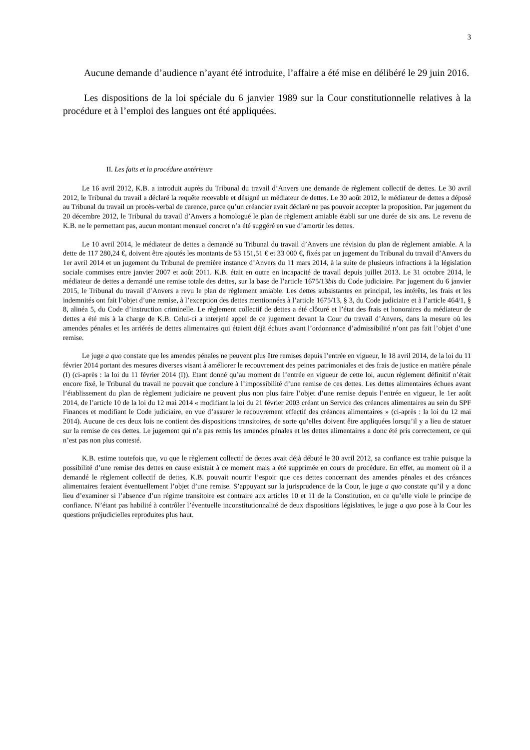3
Aucune demande d’audience n’ayant été introduite, l’affaire a été mise en délibéré le 29 juin 2016.
Les dispositions de la loi spéciale du 6 janvier 1989 sur la Cour constitutionnelle relatives à la procédure et à l’emploi des langues ont été appliquées.
II. Les faits et la procédure antérieure
Le 16 avril 2012, K.B. a introduit auprès du Tribunal du travail d’Anvers une demande de règlement collectif de dettes. Le 30 avril 2012, le Tribunal du travail a déclaré la requête recevable et désigné un médiateur de dettes. Le 30 août 2012, le médiateur de dettes a déposé au Tribunal du travail un procès-verbal de carence, parce qu’un créancier avait déclaré ne pas pouvoir accepter la proposition. Par jugement du 20 décembre 2012, le Tribunal du travail d’Anvers a homologué le plan de règlement amiable établi sur une durée de six ans. Le revenu de K.B. ne le permettant pas, aucun montant mensuel concret n’a été suggéré en vue d’amortir les dettes.
Le 10 avril 2014, le médiateur de dettes a demandé au Tribunal du travail d’Anvers une révision du plan de règlement amiable. A la dette de 117 280,24 €, doivent être ajoutés les montants de 53 151,51 € et 33 000 €, fixés par un jugement du Tribunal du travail d’Anvers du 1er avril 2014 et un jugement du Tribunal de première instance d’Anvers du 11 mars 2014, à la suite de plusieurs infractions à la législation sociale commises entre janvier 2007 et août 2011. K.B. était en outre en incapacité de travail depuis juillet 2013. Le 31 octobre 2014, le médiateur de dettes a demandé une remise totale des dettes, sur la base de l’article 1675/13bis du Code judiciaire. Par jugement du 6 janvier 2015, le Tribunal du travail d’Anvers a revu le plan de règlement amiable. Les dettes subsistantes en principal, les intérêts, les frais et les indemnités ont fait l’objet d’une remise, à l’exception des dettes mentionnées à l’article 1675/13, § 3, du Code judiciaire et à l’article 464/1, § 8, alinéa 5, du Code d’instruction criminelle. Le règlement collectif de dettes a été clôturé et l’état des frais et honoraires du médiateur de dettes a été mis à la charge de K.B. Celui-ci a interjeté appel de ce jugement devant la Cour du travail d’Anvers, dans la mesure où les amendes pénales et les arriérés de dettes alimentaires qui étaient déjà échues avant l’ordonnance d’admissibilité n’ont pas fait l’objet d’une remise.
Le juge a quo constate que les amendes pénales ne peuvent plus être remises depuis l’entrée en vigueur, le 18 avril 2014, de la loi du 11 février 2014 portant des mesures diverses visant à améliorer le recouvrement des peines patrimoniales et des frais de justice en matière pénale (I) (ci-après : la loi du 11 février 2014 (I)). Etant donné qu’au moment de l’entrée en vigueur de cette loi, aucun règlement définitif n’était encore fixé, le Tribunal du travail ne pouvait que conclure à l’impossibilité d’une remise de ces dettes. Les dettes alimentaires échues avant l’établissement du plan de règlement judiciaire ne peuvent plus non plus faire l’objet d’une remise depuis l’entrée en vigueur, le 1er août 2014, de l’article 10 de la loi du 12 mai 2014 « modifiant la loi du 21 février 2003 créant un Service des créances alimentaires au sein du SPF Finances et modifiant le Code judiciaire, en vue d’assurer le recouvrement effectif des créances alimentaires » (ci-après : la loi du 12 mai 2014). Aucune de ces deux lois ne contient des dispositions transitoires, de sorte qu’elles doivent être appliquées lorsqu’il y a lieu de statuer sur la remise de ces dettes. Le jugement qui n’a pas remis les amendes pénales et les dettes alimentaires a donc été pris correctement, ce qui n’est pas non plus contesté.
K.B. estime toutefois que, vu que le règlement collectif de dettes avait déjà débuté le 30 avril 2012, sa confiance est trahie puisque la possibilité d’une remise des dettes en cause existait à ce moment mais a été supprimée en cours de procédure. En effet, au moment où il a demandé le règlement collectif de dettes, K.B. pouvait nourrir l’espoir que ces dettes concernant des amendes pénales et des créances alimentaires feraient éventuellement l’objet d’une remise. S’appuyant sur la jurisprudence de la Cour, le juge a quo constate qu’il y a donc lieu d’examiner si l’absence d’un régime transitoire est contraire aux articles 10 et 11 de la Constitution, en ce qu’elle viole le principe de confiance. N’étant pas habilité à contrôler l’éventuelle inconstitutionnalité de deux dispositions législatives, le juge a quo pose à la Cour les questions préjudicielles reproduites plus haut.